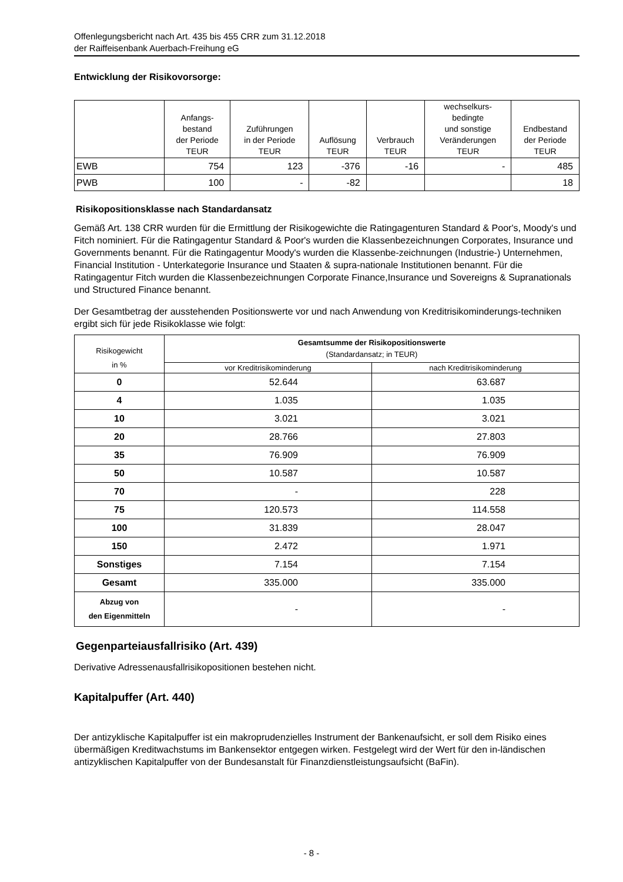Offenlegungsbericht nach Art. 435 bis 455 CRR zum 31.12.2018
der Raiffeisenbank Auerbach-Freihung eG
Entwicklung der Risikovorsorge:
| | Anfangs- bestand der Periode TEUR | Zuführungen in der Periode TEUR | Auflösung TEUR | Verbrauch TEUR | wechselkurs- bedingte und sonstige Veränderungen TEUR | Endbestand der Periode TEUR |
| --- | --- | --- | --- | --- | --- | --- |
| EWB | 754 | 123 | -376 | -16 | - | 485 |
| PWB | 100 | - | -82 | | | 18 |
Risikopositionsklasse nach Standardansatz
Gemäß Art. 138 CRR wurden für die Ermittlung der Risikogewichte die Ratingagenturen Standard & Poor's, Moody's und Fitch nominiert. Für die Ratingagentur Standard & Poor's wurden die Klassenbezeichnungen Corporates, Insurance und Governments benannt. Für die Ratingagentur Moody's wurden die Klassenbe-zeichnungen (Industrie-) Unternehmen, Financial Institution - Unterkategorie Insurance und Staaten & supra-nationale Institutionen benannt. Für die Ratingagentur Fitch wurden die Klassenbezeichnungen Corporate Finance,Insurance und Sovereigns & Supranationals und Structured Finance benannt.
Der Gesamtbetrag der ausstehenden Positionswerte vor und nach Anwendung von Kreditrisikominderungs-techniken ergibt sich für jede Risikoklasse wie folgt:
| Risikogewicht in % | Gesamtsumme der Risikopositionswerte (Standardansatz; in TEUR) | |
| --- | --- | --- |
| | vor Kreditrisikominderung | nach Kreditrisikominderung |
| 0 | 52.644 | 63.687 |
| 4 | 1.035 | 1.035 |
| 10 | 3.021 | 3.021 |
| 20 | 28.766 | 27.803 |
| 35 | 76.909 | 76.909 |
| 50 | 10.587 | 10.587 |
| 70 | - | 228 |
| 75 | 120.573 | 114.558 |
| 100 | 31.839 | 28.047 |
| 150 | 2.472 | 1.971 |
| Sonstiges | 7.154 | 7.154 |
| Gesamt | 335.000 | 335.000 |
| Abzug von den Eigenmitteln | - | - |
Gegenparteiausfallrisiko (Art. 439)
Derivative Adressenausfallrisikopositionen bestehen nicht.
Kapitalpuffer (Art. 440)
Der antizyklische Kapitalpuffer ist ein makroprudenzielles Instrument der Bankenaufsicht, er soll dem Risiko eines übermäßigen Kreditwachstums im Bankensektor entgegen wirken. Festgelegt wird der Wert für den in-ländischen antizyklischen Kapitalpuffer von der Bundesanstalt für Finanzdienstleistungsaufsicht (BaFin).
- 8 -